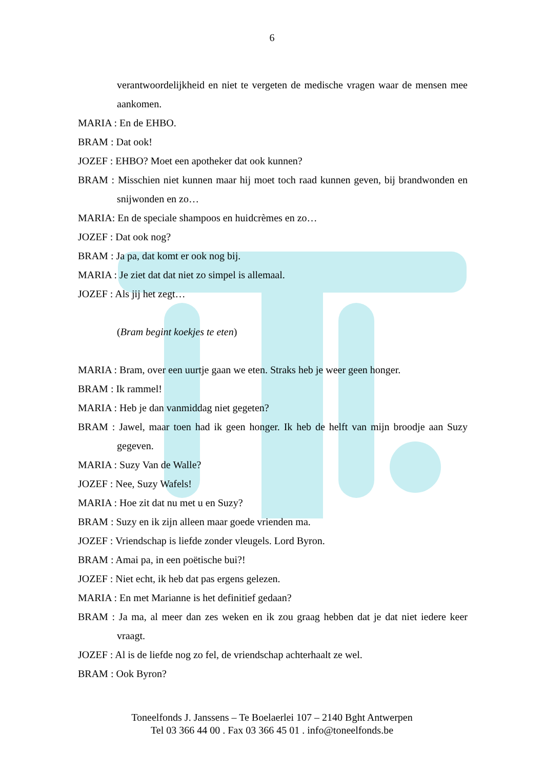6
verantwoordelijkheid en niet te vergeten de medische vragen waar de mensen mee aankomen.
MARIA : En de EHBO.
BRAM : Dat ook!
JOZEF : EHBO? Moet een apotheker dat ook kunnen?
BRAM : Misschien niet kunnen maar hij moet toch raad kunnen geven, bij brandwonden en snijwonden en zo…
MARIA: En de speciale shampoos en huidcrèmes en zo…
JOZEF : Dat ook nog?
BRAM : Ja pa, dat komt er ook nog bij.
MARIA : Je ziet dat dat niet zo simpel is allemaal.
JOZEF : Als jij het zegt…
(Bram begint koekjes te eten)
MARIA : Bram, over een uurtje gaan we eten. Straks heb je weer geen honger.
BRAM : Ik rammel!
MARIA : Heb je dan vanmiddag niet gegeten?
BRAM : Jawel, maar toen had ik geen honger. Ik heb de helft van mijn broodje aan Suzy gegeven.
MARIA : Suzy Van de Walle?
JOZEF : Nee, Suzy Wafels!
MARIA : Hoe zit dat nu met u en Suzy?
BRAM : Suzy en ik zijn alleen maar goede vrienden ma.
JOZEF : Vriendschap is liefde zonder vleugels. Lord Byron.
BRAM : Amai pa, in een poëtische bui?!
JOZEF : Niet echt, ik heb dat pas ergens gelezen.
MARIA : En met Marianne is het definitief gedaan?
BRAM : Ja ma, al meer dan zes weken en ik zou graag hebben dat je dat niet iedere keer vraagt.
JOZEF : Al is de liefde nog zo fel, de vriendschap achterhaalt ze wel.
BRAM : Ook Byron?
Toneelfonds J. Janssens – Te Boelaerlei 107 – 2140 Bght Antwerpen
Tel 03 366 44 00 . Fax 03 366 45 01 . info@toneelfonds.be